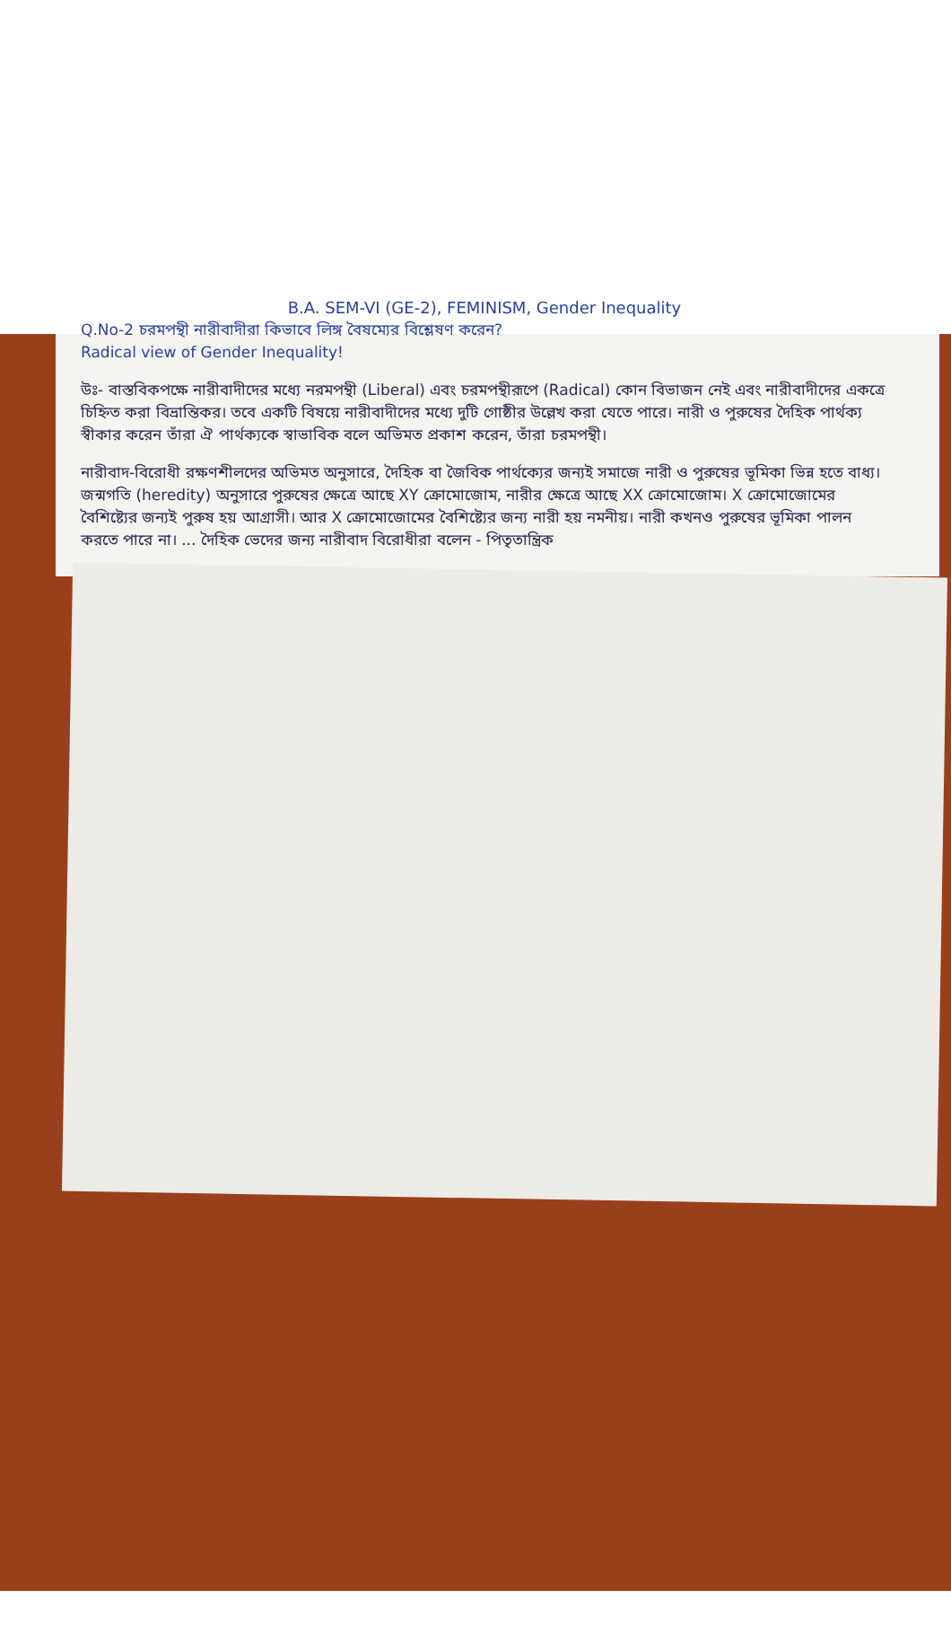B.A. SEM-VI (GE-2), FEMINISM, Gender Inequality
Q.No-2 চরমপন্থী নারীবাদীরা কিভাবে লিঙ্গ বৈষম্যের বিশ্লেষণ করেন?
Radical view of Gender Inequality!
উঃ- বাস্তবিকপক্ষে নারীবাদীদের মধ্যে নরমপন্থী (Liberal) এবং চরমপন্থীরূপে (Radical) কোন বিভাজন নেই এবং নারীবাদীদের একত্রে চিহ্নিত করা বিভ্রান্তিকর। তবে একটি বিষয়ে নারীবাদীদের মধ্যে দুটি গোষ্ঠীর উল্লেখ করা যেতে পারে। নারী ও পুরুষের দৈহিক পার্থক্য স্বীকার করেন তাঁরা ঐ পার্থক্যকে স্বাভাবিক বলে অভিমত প্রকাশ করেন, তাঁরা চরমপন্থী।
নারীবাদ-বিরোধী রক্ষণশীলদের অভিমত অনুসারে, দৈহিক বা জৈবিক পার্থক্যের জন্যই সমাজে নারী ও পুরুষের ভূমিকা ভিন্ন হতে বাধ্য। জন্মগতি (heredity) অনুসারে পুরুষের ক্ষেত্রে আছে XY ক্রোমোজোম, নারীর ক্ষেত্রে আছে XX ক্রোমোজোম। X ক্রোমোজোমের বৈশিষ্ট্যের জন্যই পুরুষ হয় আগ্রাসী। আর X ক্রোমোজোমের বৈশিষ্ট্যের জন্য নারী হয় নমনীয়। নারী কখনও পুরুষের ভূমিকা পালন করতে পারে না। ... দৈহিক ভেদের জন্য নারীবাদ বিরোধীরা বলেন - পিতৃতান্ত্রিক